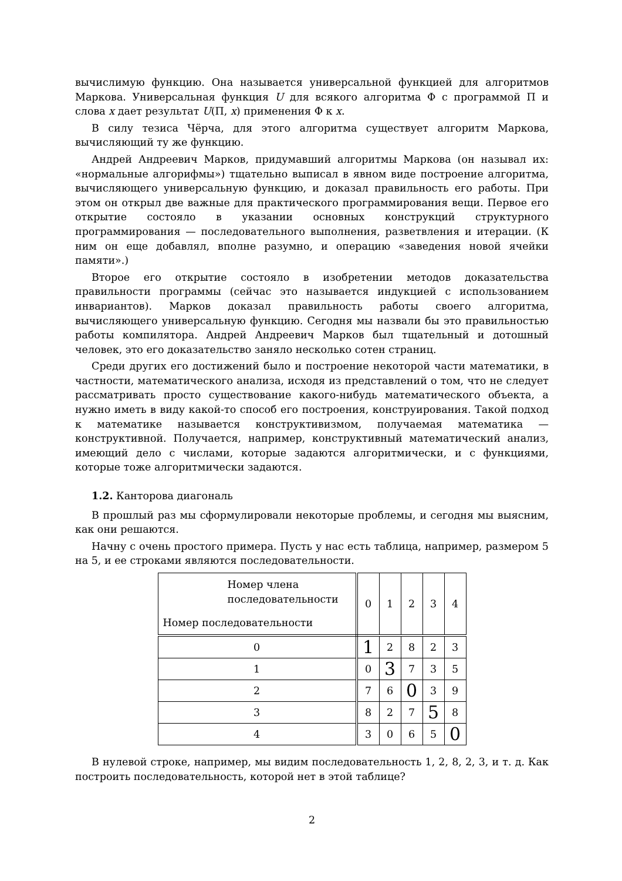вычислимую функцию. Она называется универсальной функцией для алгоритмов Маркова. Универсальная функция U для всякого алгоритма Φ с программой Π и слова x дает результат U(Π, x) применения Φ к x.
В силу тезиса Чёрча, для этого алгоритма существует алгоритм Маркова, вычисляющий ту же функцию.
Андрей Андреевич Марков, придумавший алгоритмы Маркова (он называл их: «нормальные алгорифмы») тщательно выписал в явном виде построение алгоритма, вычисляющего универсальную функцию, и доказал правильность его работы. При этом он открыл две важные для практического программирования вещи. Первое его открытие состояло в указании основных конструкций структурного программирования — последовательного выполнения, разветвления и итерации. (К ним он еще добавлял, вполне разумно, и операцию «заведения новой ячейки памяти».)
Второе его открытие состояло в изобретении методов доказательства правильности программы (сейчас это называется индукцией с использованием инвариантов). Марков доказал правильность работы своего алгоритма, вычисляющего универсальную функцию. Сегодня мы назвали бы это правильностью работы компилятора. Андрей Андреевич Марков был тщательный и дотошный человек, это его доказательство заняло несколько сотен страниц.
Среди других его достижений было и построение некоторой части математики, в частности, математического анализа, исходя из представлений о том, что не следует рассматривать просто существование какого-нибудь математического объекта, а нужно иметь в виду какой-то способ его построения, конструирования. Такой подход к математике называется конструктивизмом, получаемая математика — конструктивной. Получается, например, конструктивный математический анализ, имеющий дело с числами, которые задаются алгоритмически, и с функциями, которые тоже алгоритмически задаются.
1.2. Канторова диагональ
В прошлый раз мы сформулировали некоторые проблемы, и сегодня мы выясним, как они решаются.
Начну с очень простого примера. Пусть у нас есть таблица, например, размером 5 на 5, и ее строками являются последовательности.
| Номер члена последовательности Номер последовательности | 0 | 1 | 2 | 3 | 4 |
| 0 | 1 | 2 | 8 | 2 | 3 |
| 1 | 0 | 3 | 7 | 3 | 5 |
| 2 | 7 | 6 | 0 | 3 | 9 |
| 3 | 8 | 2 | 7 | 5 | 8 |
| 4 | 3 | 0 | 6 | 5 | 0 |
В нулевой строке, например, мы видим последовательность 1, 2, 8, 2, 3, и т. д. Как построить последовательность, которой нет в этой таблице?
2